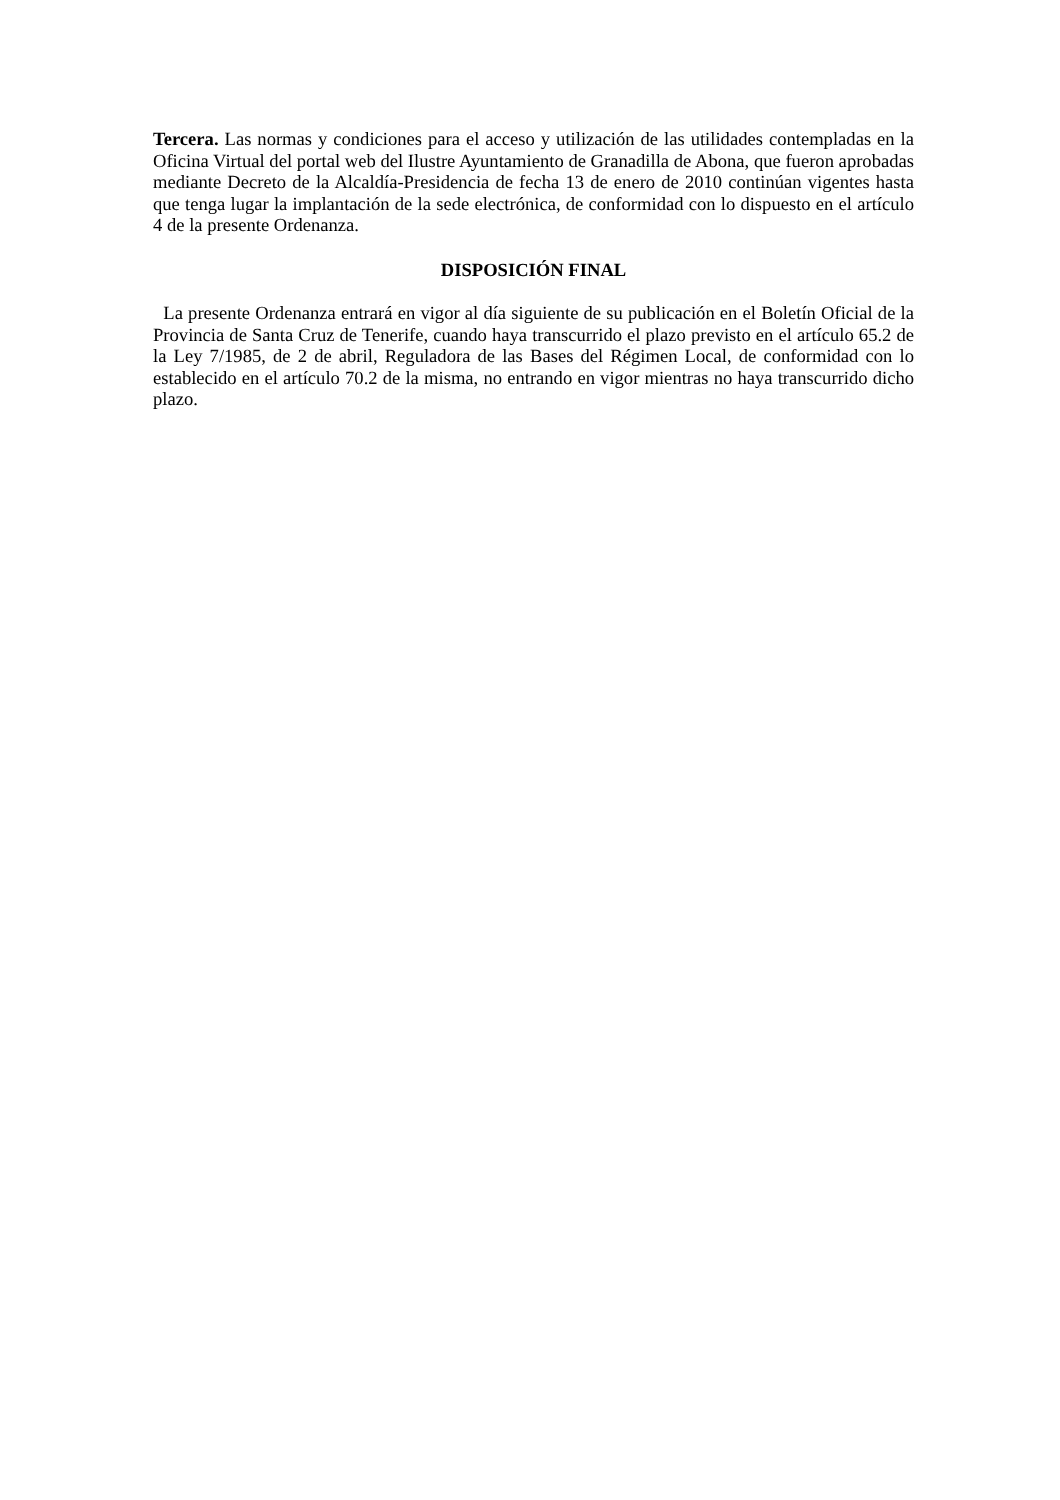Tercera. Las normas y condiciones para el acceso y utilización de las utilidades contempladas en la Oficina Virtual del portal web del Ilustre Ayuntamiento de Granadilla de Abona, que fueron aprobadas mediante Decreto de la Alcaldía-Presidencia de fecha 13 de enero de 2010 continúan vigentes hasta que tenga lugar la implantación de la sede electrónica, de conformidad con lo dispuesto en el artículo 4 de la presente Ordenanza.
DISPOSICIÓN FINAL
La presente Ordenanza entrará en vigor al día siguiente de su publicación en el Boletín Oficial de la Provincia de Santa Cruz de Tenerife, cuando haya transcurrido el plazo previsto en el artículo 65.2 de la Ley 7/1985, de 2 de abril, Reguladora de las Bases del Régimen Local, de conformidad con lo establecido en el artículo 70.2 de la misma, no entrando en vigor mientras no haya transcurrido dicho plazo.